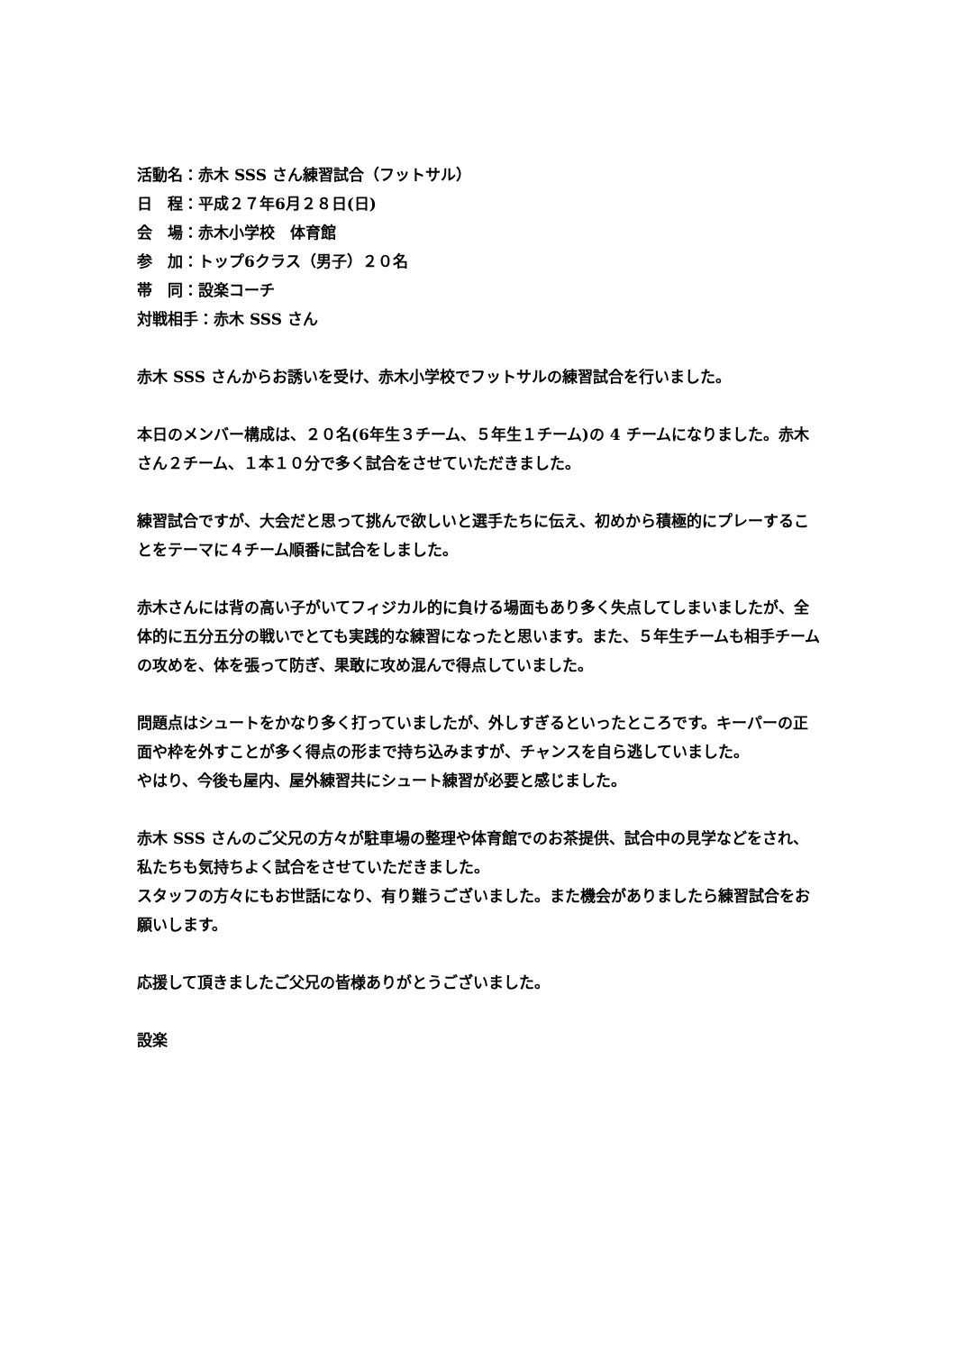活動名：赤木 SSS さん練習試合（フットサル）
日　程：平成２７年6月２８日(日)
会　場：赤木小学校　体育館
参　加：トップ6クラス（男子）２０名
帯　同：設楽コーチ
対戦相手：赤木 SSS さん
赤木 SSS さんからお誘いを受け、赤木小学校でフットサルの練習試合を行いました。
本日のメンバー構成は、２０名(6年生３チーム、５年生１チーム)の 4 チームになりました。赤木さん２チーム、１本１０分で多く試合をさせていただきました。
練習試合ですが、大会だと思って挑んで欲しいと選手たちに伝え、初めから積極的にプレーすることをテーマに４チーム順番に試合をしました。
赤木さんには背の高い子がいてフィジカル的に負ける場面もあり多く失点してしまいましたが、全体的に五分五分の戦いでとても実践的な練習になったと思います。また、５年生チームも相手チームの攻めを、体を張って防ぎ、果敢に攻め混んで得点していました。
問題点はシュートをかなり多く打っていましたが、外しすぎるといったところです。キーパーの正面や枠を外すことが多く得点の形まで持ち込みますが、チャンスを自ら逃していました。
やはり、今後も屋内、屋外練習共にシュート練習が必要と感じました。
赤木 SSS さんのご父兄の方々が駐車場の整理や体育館でのお茶提供、試合中の見学などをされ、私たちも気持ちよく試合をさせていただきました。
スタッフの方々にもお世話になり、有り難うございました。また機会がありましたら練習試合をお願いします。
応援して頂きましたご父兄の皆様ありがとうございました。
設楽